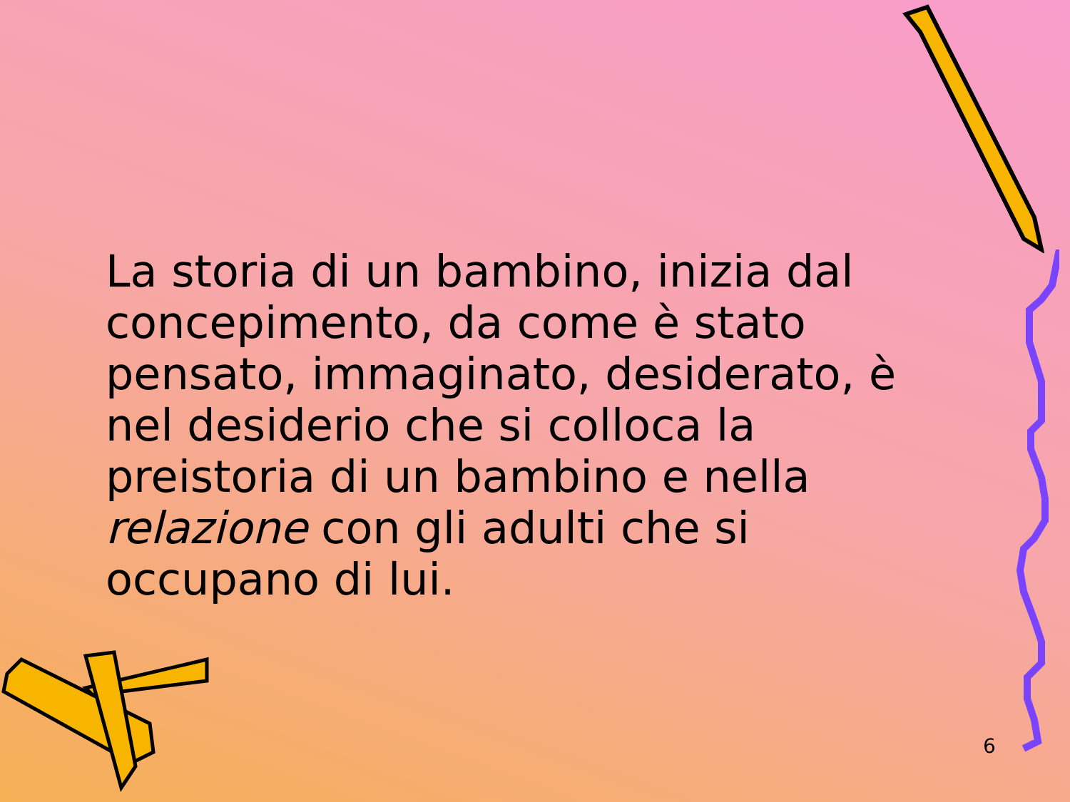La storia di un bambino, inizia dal concepimento, da come è stato pensato, immaginato, desiderato, è nel desiderio che si colloca la preistoria di un bambino e nella relazione con gli adulti che si occupano di lui.
6